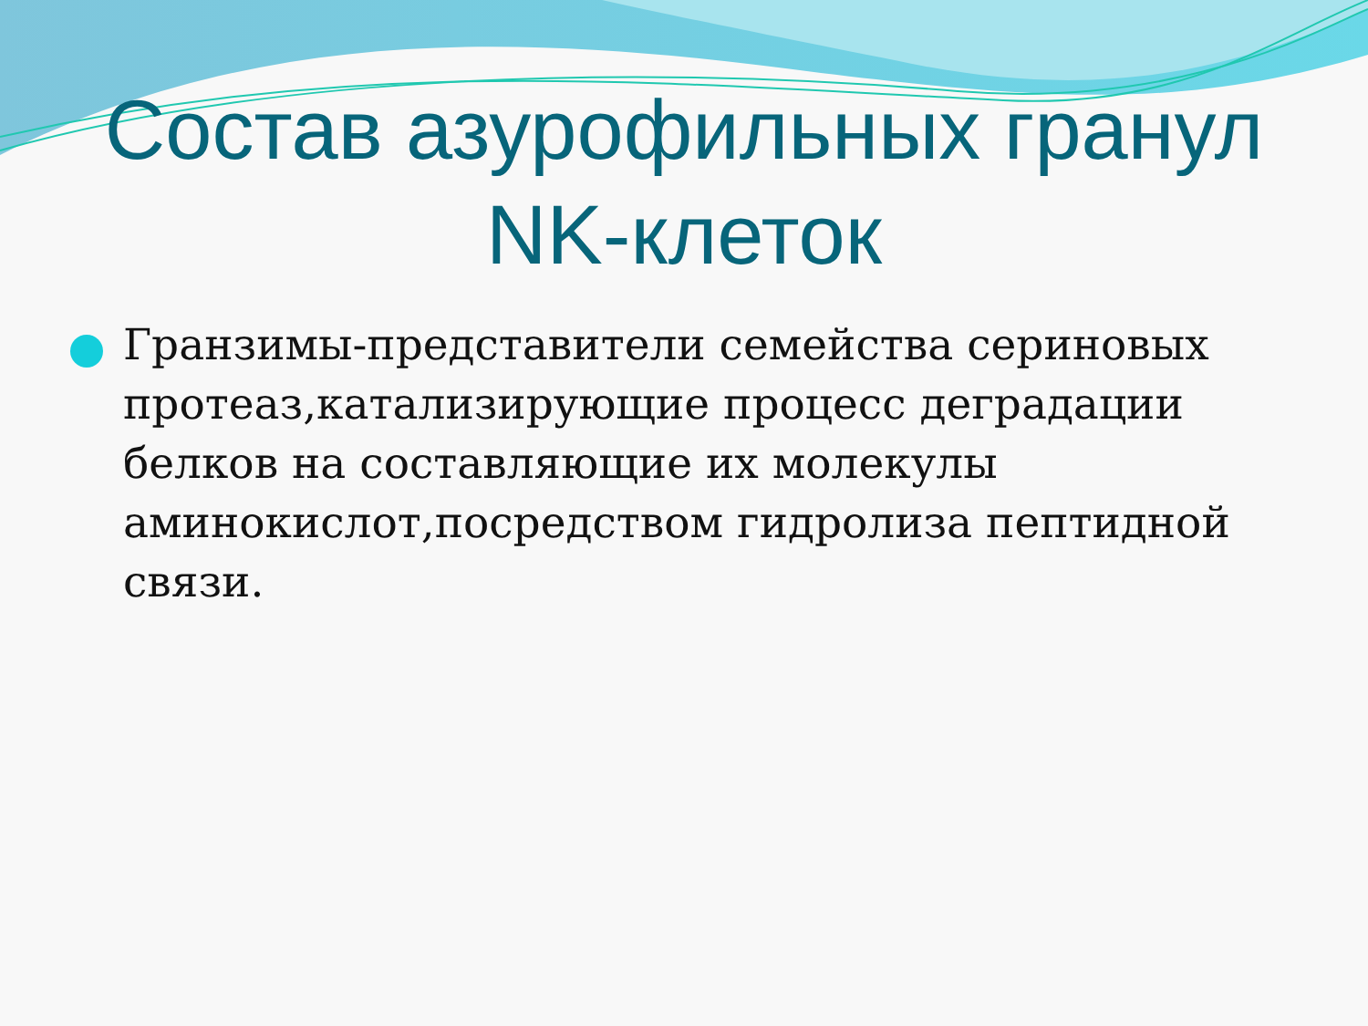Состав азурофильных гранул
NK-клеток
Гранзимы-представители семейства сериновых протеаз,катализирующие процесс деградации белков на составляющие их молекулы аминокислот,посредством гидролиза пептидной связи.